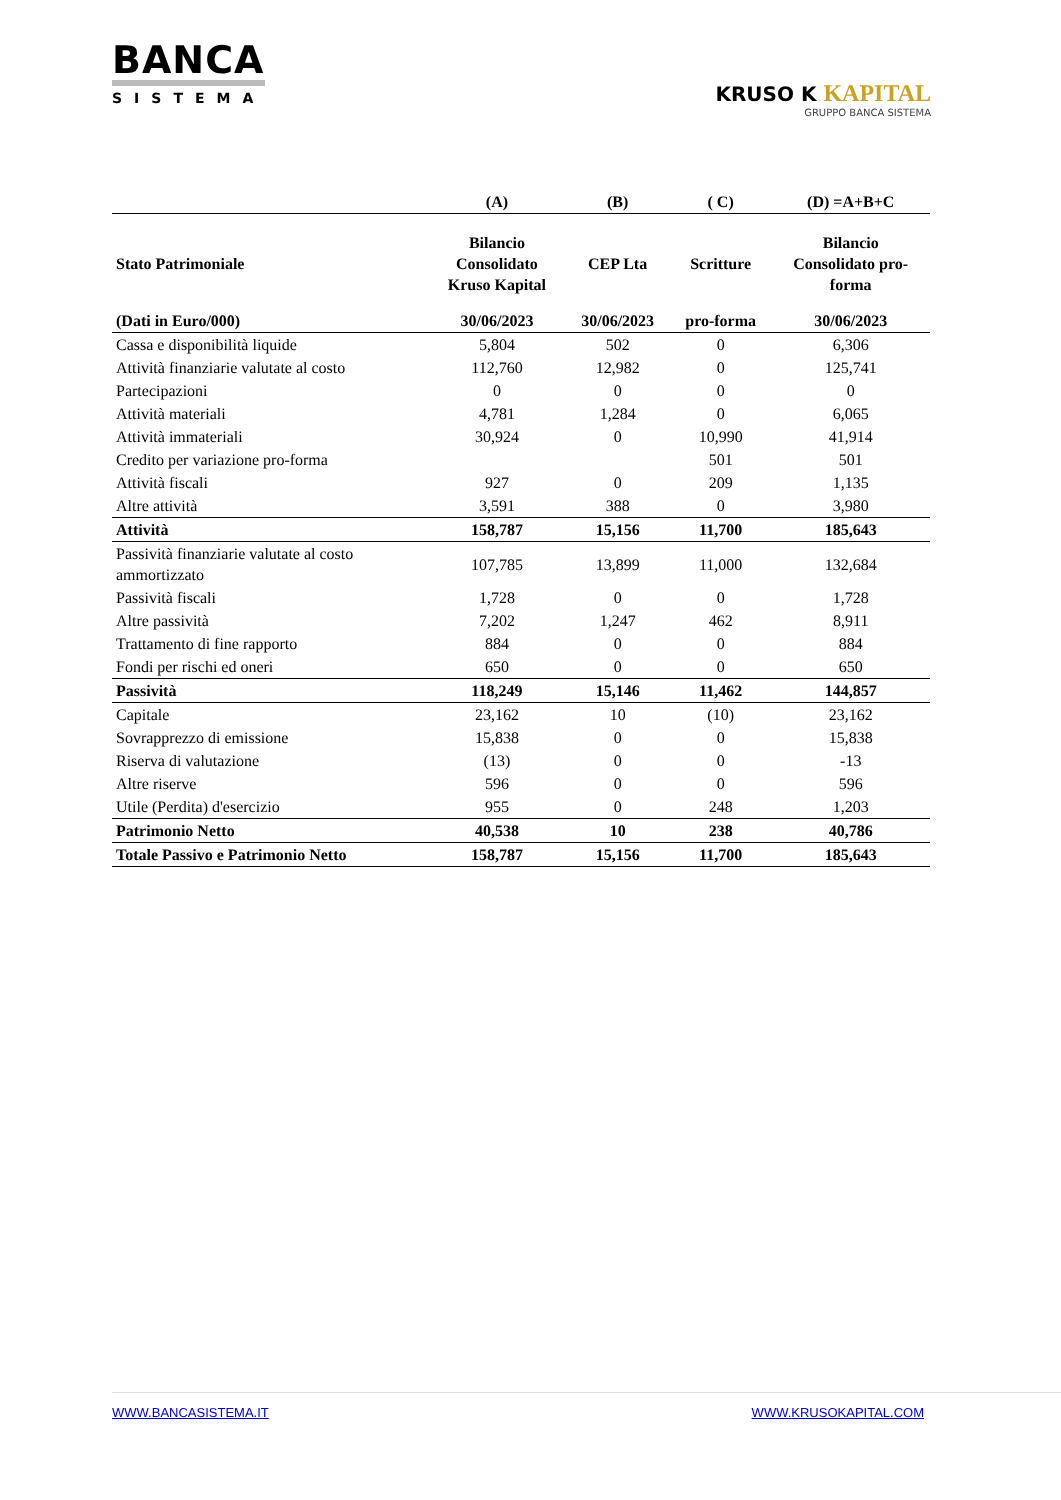BANCA
SISTEMA
KRUSO K KAPITAL
GRUPPO BANCA SISTEMA
| | (A) | (B) | ( C) | (D) =A+B+C |
| --- | --- | --- | --- | --- |
| Stato Patrimoniale | Bilancio Consolidato Kruso Kapital | CEP Lta | Scritture | Bilancio Consolidato pro- forma |
| (Dati in Euro/000) | 30/06/2023 | 30/06/2023 | pro-forma | 30/06/2023 |
| Cassa e disponibilità liquide | 5,804 | 502 | 0 | 6,306 |
| Attività finanziarie valutate al costo | 112,760 | 12,982 | 0 | 125,741 |
| Partecipazioni | 0 | 0 | 0 | 0 |
| Attività materiali | 4,781 | 1,284 | 0 | 6,065 |
| Attività immateriali | 30,924 | 0 | 10,990 | 41,914 |
| Credito per variazione pro-forma | | | 501 | 501 |
| Attività fiscali | 927 | 0 | 209 | 1,135 |
| Altre attività | 3,591 | 388 | 0 | 3,980 |
| Attività | 158,787 | 15,156 | 11,700 | 185,643 |
| Passività finanziarie valutate al costo ammortizzato | 107,785 | 13,899 | 11,000 | 132,684 |
| Passività fiscali | 1,728 | 0 | 0 | 1,728 |
| Altre passività | 7,202 | 1,247 | 462 | 8,911 |
| Trattamento di fine rapporto | 884 | 0 | 0 | 884 |
| Fondi per rischi ed oneri | 650 | 0 | 0 | 650 |
| Passività | 118,249 | 15,146 | 11,462 | 144,857 |
| Capitale | 23,162 | 10 | (10) | 23,162 |
| Sovrapprezzo di emissione | 15,838 | 0 | 0 | 15,838 |
| Riserva di valutazione | (13) | 0 | 0 | -13 |
| Altre riserve | 596 | 0 | 0 | 596 |
| Utile (Perdita) d'esercizio | 955 | 0 | 248 | 1,203 |
| Patrimonio Netto | 40,538 | 10 | 238 | 40,786 |
| Totale Passivo e Patrimonio Netto | 158,787 | 15,156 | 11,700 | 185,643 |
WWW.BANCASISTEMA.IT WWW.KRUSOKAPITAL.COM